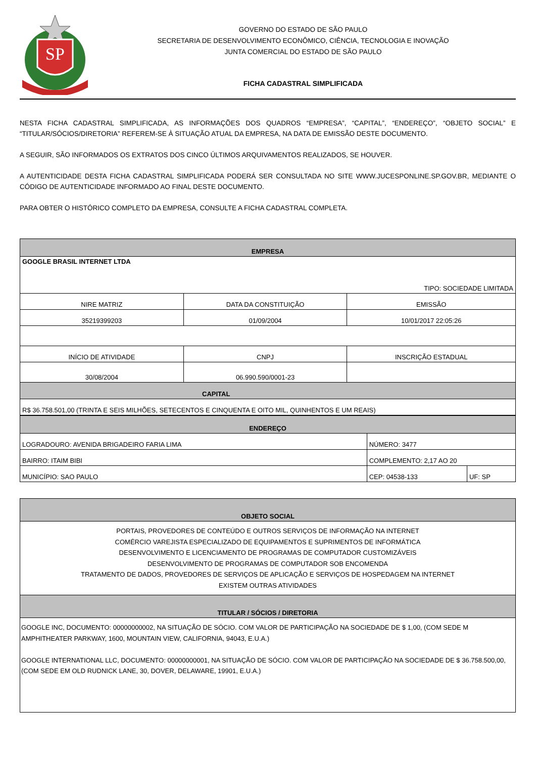SP
GOVERNO DO ESTADO DE SÃO PAULO
SECRETARIA DE DESENVOLVIMENTO ECONÔMICO, CIÊNCIA, TECNOLOGIA E INOVAÇÃO
JUNTA COMERCIAL DO ESTADO DE SÃO PAULO
FICHA CADASTRAL SIMPLIFICADA
NESTA FICHA CADASTRAL SIMPLIFICADA, AS INFORMAÇÕES DOS QUADROS “EMPRESA”, “CAPITAL”, “ENDEREÇO”, “OBJETO SOCIAL” E “TITULAR/SÓCIOS/DIRETORIA” REFEREM-SE À SITUAÇÃO ATUAL DA EMPRESA, NA DATA DE EMISSÃO DESTE DOCUMENTO.
A SEGUIR, SÃO INFORMADOS OS EXTRATOS DOS CINCO ÚLTIMOS ARQUIVAMENTOS REALIZADOS, SE HOUVER.
A AUTENTICIDADE DESTA FICHA CADASTRAL SIMPLIFICADA PODERÁ SER CONSULTADA NO SITE WWW.JUCESPONLINE.SP.GOV.BR, MEDIANTE O CÓDIGO DE AUTENTICIDADE INFORMADO AO FINAL DESTE DOCUMENTO.
PARA OBTER O HISTÓRICO COMPLETO DA EMPRESA, CONSULTE A FICHA CADASTRAL COMPLETA.
| EMPRESA | | |
| --- | --- | --- |
| GOOGLE BRASIL INTERNET LTDA TIPO: SOCIEDADE LIMITADA | | |
| NIRE MATRIZ | DATA DA CONSTITUIÇÃO | EMISSÃO |
| 35219399203 | 01/09/2004 | 10/01/2017 22:05:26 |
| INÍCIO DE ATIVIDADE | CNPJ | INSCRIÇÃO ESTADUAL |
| 30/08/2004 | 06.990.590/0001-23 | |
| CAPITAL | | |
| R$ 36.758.501,00 (TRINTA E SEIS MILHÕES, SETECENTOS E CINQUENTA E OITO MIL, QUINHENTOS E UM REAIS) | | |
| ENDEREÇO | | |
| --- | --- | --- |
| LOGRADOURO: AVENIDA BRIGADEIRO FARIA LIMA | NÚMERO: 3477 | |
| BAIRRO: ITAIM BIBI | COMPLEMENTO: 2,17 AO 20 | |
| MUNICÍPIO: SAO PAULO | CEP: 04538-133 | UF: SP |
| OBJETO SOCIAL |
| --- |
| PORTAIS, PROVEDORES DE CONTEÚDO E OUTROS SERVIÇOS DE INFORMAÇÃO NA INTERNET COMÉRCIO VAREJISTA ESPECIALIZADO DE EQUIPAMENTOS E SUPRIMENTOS DE INFORMÁTICA DESENVOLVIMENTO E LICENCIAMENTO DE PROGRAMAS DE COMPUTADOR CUSTOMIZÁVEIS DESENVOLVIMENTO DE PROGRAMAS DE COMPUTADOR SOB ENCOMENDA TRATAMENTO DE DADOS, PROVEDORES DE SERVIÇOS DE APLICAÇÃO E SERVIÇOS DE HOSPEDAGEM NA INTERNET EXISTEM OUTRAS ATIVIDADES |
| TITULAR / SÓCIOS / DIRETORIA |
| GOOGLE INC, DOCUMENTO: 00000000002, NA SITUAÇÃO DE SÓCIO. COM VALOR DE PARTICIPAÇÃO NA SOCIEDADE DE $ 1,00, (COM SEDE M AMPHITHEATER PARKWAY, 1600, MOUNTAIN VIEW, CALIFORNIA, 94043, E.U.A.) GOOGLE INTERNATIONAL LLC, DOCUMENTO: 00000000001, NA SITUAÇÃO DE SÓCIO. COM VALOR DE PARTICIPAÇÃO NA SOCIEDADE DE $ 36.758.500,00, (COM SEDE EM OLD RUDNICK LANE, 30, DOVER, DELAWARE, 19901, E.U.A.) |